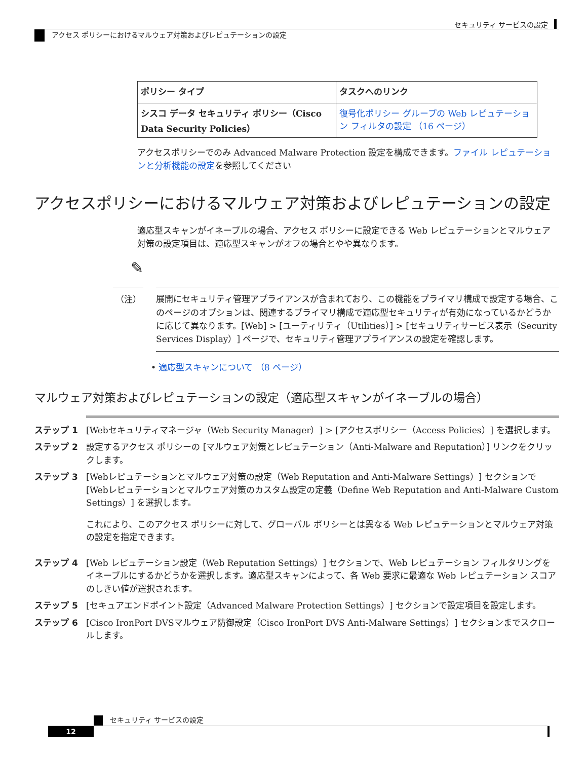セキュリティ サービスの設定
アクセス ポリシーにおけるマルウェア対策およびレピュテーションの設定
| ポリシー タイプ | タスクへのリンク |
| --- | --- |
| シスコ データ セキュリティ ポリシー（Cisco Data Security Policies） | 復号化ポリシー グループの Web レピュテーション フィルタの設定 （16 ページ） |
アクセスポリシーでのみ Advanced Malware Protection 設定を構成できます。ファイル レピュテーションと分析機能の設定を参照してください
アクセスポリシーにおけるマルウェア対策およびレピュテーションの設定
適応型スキャンがイネーブルの場合、アクセス ポリシーに設定できる Web レピュテーションとマルウェア対策の設定項目は、適応型スキャンがオフの場合とやや異なります。
✎
（注）
展開にセキュリティ管理アプライアンスが含まれており、この機能をプライマリ構成で設定する場合、このページのオプションは、関連するプライマリ構成で適応型セキュリティが有効になっているかどうかに応じて異なります。[Web] > [ユーティリティ（Utilities）] > [セキュリティサービス表示（Security Services Display）] ページで、セキュリティ管理アプライアンスの設定を確認します。
• 適応型スキャンについて （8 ページ）
マルウェア対策およびレピュテーションの設定（適応型スキャンがイネーブルの場合）
ステップ 1 [Webセキュリティマネージャ（Web Security Manager）] > [アクセスポリシー（Access Policies）] を選択します。
ステップ 2 設定するアクセス ポリシーの [マルウェア対策とレピュテーション（Anti-Malware and Reputation）] リンクをクリックします。
ステップ 3 [Webレピュテーションとマルウェア対策の設定（Web Reputation and Anti-Malware Settings）] セクションで [Webレピュテーションとマルウェア対策のカスタム設定の定義（Define Web Reputation and Anti-Malware Custom Settings）] を選択します。
これにより、このアクセス ポリシーに対して、グローバル ポリシーとは異なる Web レピュテーションとマルウェア対策の設定を指定できます。
ステップ 4 [Web レピュテーション設定（Web Reputation Settings）] セクションで、Web レピュテーション フィルタリングをイネーブルにするかどうかを選択します。適応型スキャンによって、各 Web 要求に最適な Web レピュテーション スコアのしきい値が選択されます。
ステップ 5 [セキュアエンドポイント設定（Advanced Malware Protection Settings）] セクションで設定項目を設定します。
ステップ 6 [Cisco IronPort DVSマルウェア防御設定（Cisco IronPort DVS Anti-Malware Settings）] セクションまでスクロールします。
セキュリティ サービスの設定
12